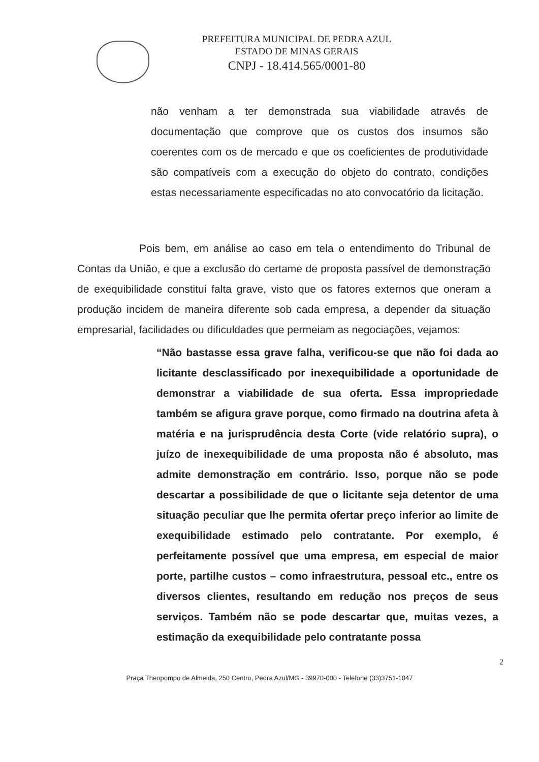PREFEITURA MUNICIPAL DE PEDRA AZUL
ESTADO DE MINAS GERAIS
CNPJ - 18.414.565/0001-80
não venham a ter demonstrada sua viabilidade através de documentação que comprove que os custos dos insumos são coerentes com os de mercado e que os coeficientes de produtividade são compatíveis com a execução do objeto do contrato, condições estas necessariamente especificadas no ato convocatório da licitação.
Pois bem, em análise ao caso em tela o entendimento do Tribunal de Contas da União, e que a exclusão do certame de proposta passível de demonstração de exequibilidade constitui falta grave, visto que os fatores externos que oneram a produção incidem de maneira diferente sob cada empresa, a depender da situação empresarial, facilidades ou dificuldades que permeiam as negociações, vejamos:
“Não bastasse essa grave falha, verificou-se que não foi dada ao licitante desclassificado por inexequibilidade a oportunidade de demonstrar a viabilidade de sua oferta. Essa impropriedade também se afigura grave porque, como firmado na doutrina afeta à matéria e na jurisprudência desta Corte (vide relatório supra), o juízo de inexequibilidade de uma proposta não é absoluto, mas admite demonstração em contrário. Isso, porque não se pode descartar a possibilidade de que o licitante seja detentor de uma situação peculiar que lhe permita ofertar preço inferior ao limite de exequibilidade estimado pelo contratante. Por exemplo, é perfeitamente possível que uma empresa, em especial de maior porte, partilhe custos – como infraestrutura, pessoal etc., entre os diversos clientes, resultando em redução nos preços de seus serviços. Também não se pode descartar que, muitas vezes, a estimação da exequibilidade pelo contratante possa
2
Praça Theopompo de Almeida, 250 Centro, Pedra Azul/MG - 39970-000 - Telefone (33)3751-1047